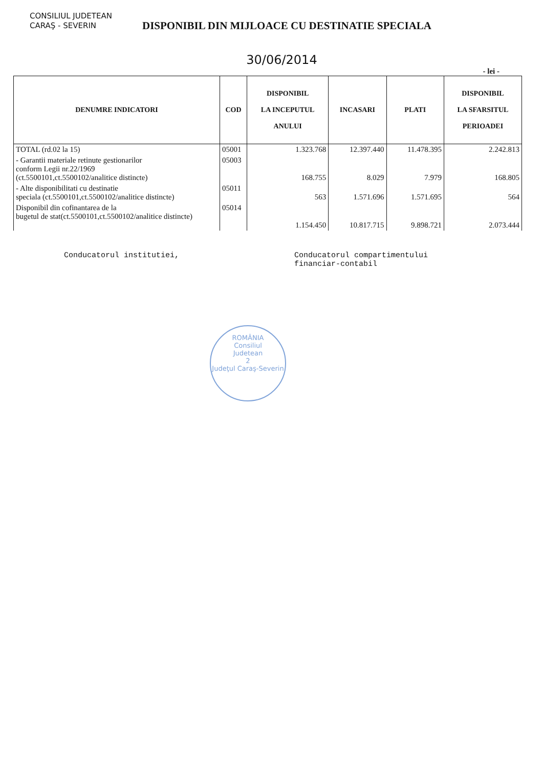CONSILIUL JUDETEAN
CARAŞ - SEVERIN
DISPONIBIL DIN MIJLOACE CU DESTINATIE SPECIALA
30/06/2014
- lei -
| DENUMRE INDICATORI | COD | DISPONIBIL LA INCEPUTUL ANULUI | INCASARI | PLATI | DISPONIBIL LA SFARSITUL PERIOADEI |
| --- | --- | --- | --- | --- | --- |
| TOTAL (rd.02 la 15) | 05001 | 1.323.768 | 12.397.440 | 11.478.395 | 2.242.813 |
| - Garantii materiale retinute gestionarilor conform Legii nr.22/1969 (ct.5500101,ct.5500102/analitice distincte) | 05003 | 168.755 | 8.029 | 7.979 | 168.805 |
| - Alte disponibilitati cu destinatie speciala (ct.5500101,ct.5500102/analitice distincte) | 05011 | 563 | 1.571.696 | 1.571.695 | 564 |
| Disponibil din cofinantarea de la bugetul de stat(ct.5500101,ct.5500102/analitice distincte) | 05014 | 1.154.450 | 10.817.715 | 9.898.721 | 2.073.444 |
Conducatorul institutiei, Conducatorul compartimentului
financiar-contabil
ROMÂNIA
Consiliul
Judetean
2
Judeţul Caraş-Severin